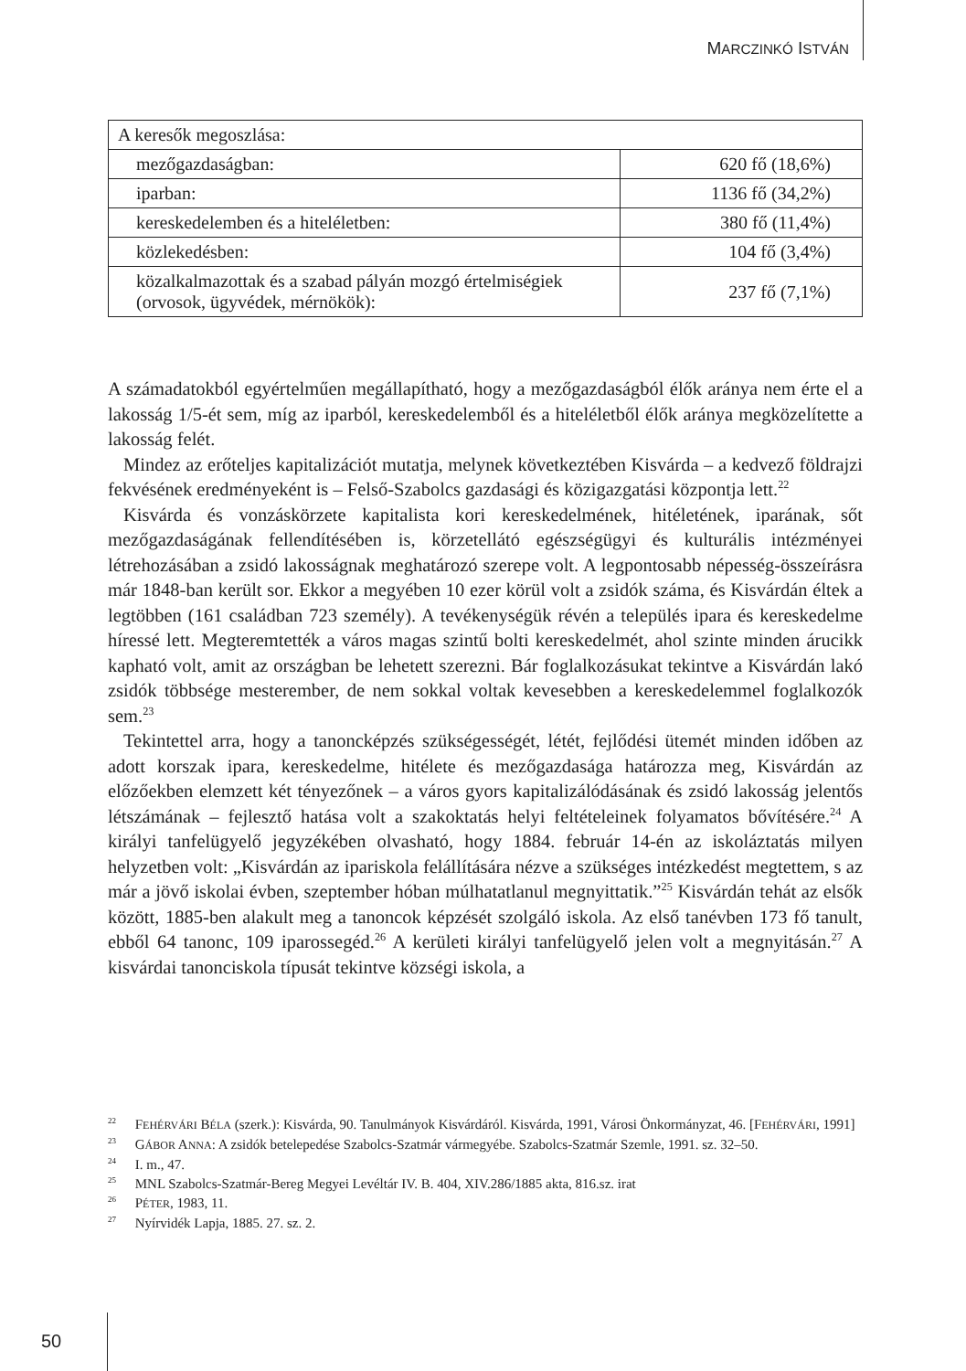MARCZINKÓ ISTVÁN
| A keresők megoszlása: | |
| mezőgazdaságban: | 620 fő (18,6%) |
| iparban: | 1136 fő (34,2%) |
| kereskedelemben és a hiteléletben: | 380 fő (11,4%) |
| közlekedésben: | 104 fő (3,4%) |
| közalkalmazottak és a szabad pályán mozgó értelmiségiek (orvosok, ügyvédek, mérnökök): | 237 fő (7,1%) |
A számadatokból egyértelműen megállapítható, hogy a mezőgazdaságból élők aránya nem érte el a lakosság 1/5-ét sem, míg az iparból, kereskedelemből és a hiteléletből élők aránya megközelítette a lakosság felét.
Mindez az erőteljes kapitalizációt mutatja, melynek következtében Kisvárda – a kedvező földrajzi fekvésének eredményeként is – Felső-Szabolcs gazdasági és közigazgatási központja lett.<sup>22</sup>
Kisvárda és vonzáskörzete kapitalista kori kereskedelmének, hitéletének, iparának, sőt mezőgazdaságának fellendítésében is, körzetellátó egészségügyi és kulturális intézményei létrehozásában a zsidó lakosságnak meghatározó szerepe volt. A legpontosabb népesség-összeírásra már 1848-ban került sor. Ekkor a megyében 10 ezer körül volt a zsidók száma, és Kisvárdán éltek a legtöbben (161 családban 723 személy). A tevékenységük révén a település ipara és kereskedelme híressé lett. Megteremtették a város magas szintű bolti kereskedelmét, ahol szinte minden árucikk kapható volt, amit az országban be lehetett szerezni. Bár foglalkozásukat tekintve a Kisvárdán lakó zsidók többsége mesterember, de nem sokkal voltak kevesebben a kereskedelemmel foglalkozók sem.<sup>23</sup>
Tekintettel arra, hogy a tanoncképzés szükségességét, létét, fejlődési ütemét minden időben az adott korszak ipara, kereskedelme, hitélete és mezőgazdasága határozza meg, Kisvárdán az előzőekben elemzett két tényezőnek – a város gyors kapitalizálódásának és zsidó lakosság jelentős létszámának – fejlesztő hatása volt a szakoktatás helyi feltételeinek folyamatos bővítésére.<sup>24</sup> A királyi tanfelügyelő jegyzékében olvasható, hogy 1884. február 14-én az iskoláztatás milyen helyzetben volt: „Kisvárdán az ipariskola felállítására nézve a szükséges intézkedést megtettem, s az már a jövő iskolai évben, szeptember hóban múlhatatlanul megnyittatik.”<sup>25</sup> Kisvárdán tehát az elsők között, 1885-ben alakult meg a tanoncok képzését szolgáló iskola. Az első tanévben 173 fő tanult, ebből 64 tanonc, 109 iparossegéd.<sup>26</sup> A kerületi királyi tanfelügyelő jelen volt a megnyitásán.<sup>27</sup> A kisvárdai tanonciskola típusát tekintve községi iskola, a
<sup>22</sup> FEHÉRVÁRI BÉLA (szerk.): Kisvárda, 90. Tanulmányok Kisvárdáról. Kisvárda, 1991, Városi Önkormányzat, 46. [FEHÉRVÁRI, 1991]
<sup>23</sup> GÁBOR ANNA: A zsidók betelepedése Szabolcs-Szatmár vármegyébe. Szabolcs-Szatmár Szemle, 1991. sz. 32–50.
<sup>24</sup> I. m., 47.
<sup>25</sup> MNL Szabolcs-Szatmár-Bereg Megyei Levéltár IV. B. 404, XIV.286/1885 akta, 816.sz. irat
<sup>26</sup> PÉTER, 1983, 11.
<sup>27</sup> Nyírvidék Lapja, 1885. 27. sz. 2.
50